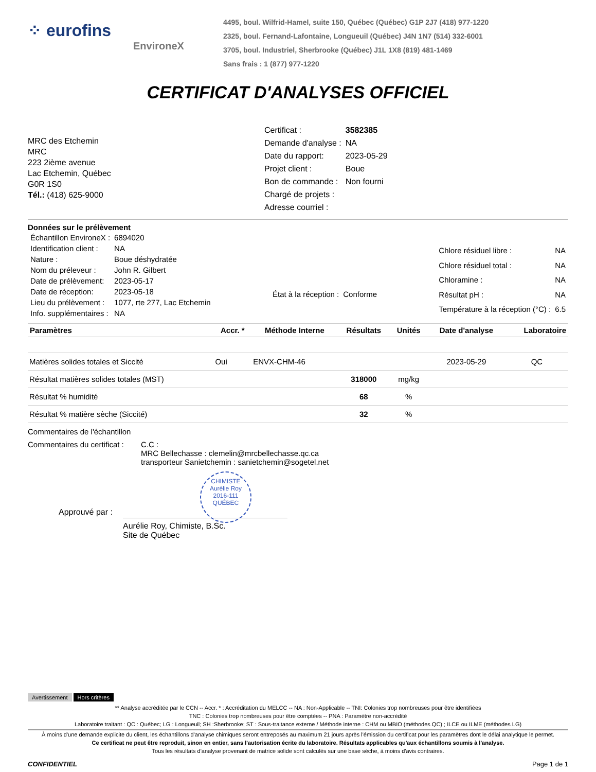⁘ eurofins
EnvironeX
4495, boul. Wilfrid-Hamel, suite 150, Québec (Québec) G1P 2J7 (418) 977-1220
2325, boul. Fernand-Lafontaine, Longueuil (Québec) J4N 1N7 (514) 332-6001
3705, boul. Industriel, Sherbrooke (Québec) J1L 1X8 (819) 481-1469
Sans frais : 1 (877) 977-1220
CERTIFICAT D'ANALYSES OFFICIEL
MRC des Etchemin
MRC
223 2ième avenue
Lac Etchemin, Québec
G0R 1S0
Tél.: (418) 625-9000
| Certificat : | 3582385 |
| Demande d'analyse : | NA |
| Date du rapport: | 2023-05-29 |
| Projet client : | Boue |
| Bon de commande : | Non fourni |
| Chargé de projets : | |
| Adresse courriel : | |
Données sur le prélèvement
| Échantillon EnvironeX : | 6894020 |
| Identification client : | NA |
| Nature : | Boue déshydratée |
| Nom du préleveur : | John R. Gilbert |
| Date de prélèvement: | 2023-05-17 |
| Date de réception: | 2023-05-18 |
| Lieu du prélèvement : | 1077, rte 277, Lac Etchemin |
| Info. supplémentaires : | NA |
| État à la réception : | Conforme |
| Chlore résiduel libre : | NA |
| Chlore résiduel total : | NA |
| Chloramine : | NA |
| Résultat pH : | NA |
| Température à la réception (°C) : | 6.5 |
| Paramètres | Accr. * | Méthode Interne | Résultats | Unités | Date d'analyse | Laboratoire |
| --- | --- | --- | --- | --- | --- | --- |
| Matières solides totales et Siccité | Oui | ENVX-CHM-46 | | | 2023-05-29 | QC |
| Résultat matières solides totales (MST) | | | 318000 | mg/kg | | |
| Résultat % humidité | | | 68 | % | | |
| Résultat % matière sèche (Siccité) | | | 32 | % | | |
Commentaires de l'échantillon
Commentaires du certificat :
C.C :
MRC Bellechasse : clemelin@mrcbellechasse.qc.ca
transporteur Sanietchemin : sanietchemin@sogetel.net
Approuvé par :
Aurélie Roy, Chimiste, B.Sc.
Site de Québec
CHIMISTE
Aurélie Roy
2016-111
QUÉBEC
Avertissement Hors critères
** Analyse accréditée par le CCN -- Accr. * : Accréditation du MELCC -- NA : Non-Applicable -- TNI: Colonies trop nombreuses pour être identifiées
TNC : Colonies trop nombreuses pour être comptées -- PNA : Paramètre non-accrédité
Laboratoire traitant : QC : Québec; LG : Longueuil; SH :Sherbrooke; ST : Sous-traitance externe / Méthode interne : CHM ou MBIO (méthodes QC) ; ILCE ou ILME (méthodes LG)
À moins d'une demande explicite du client, les échantillons d'analyse chimiques seront entreposés au maximum 21 jours après l'émission du certificat pour les paramètres dont le délai analytique le permet.
Ce certificat ne peut être reproduit, sinon en entier, sans l'autorisation écrite du laboratoire. Résultats applicables qu'aux échantillons soumis à l'analyse.
Tous les résultats d'analyse provenant de matrice solide sont calculés sur une base sèche, à moins d'avis contraires.
CONFIDENTIEL Page 1 de 1